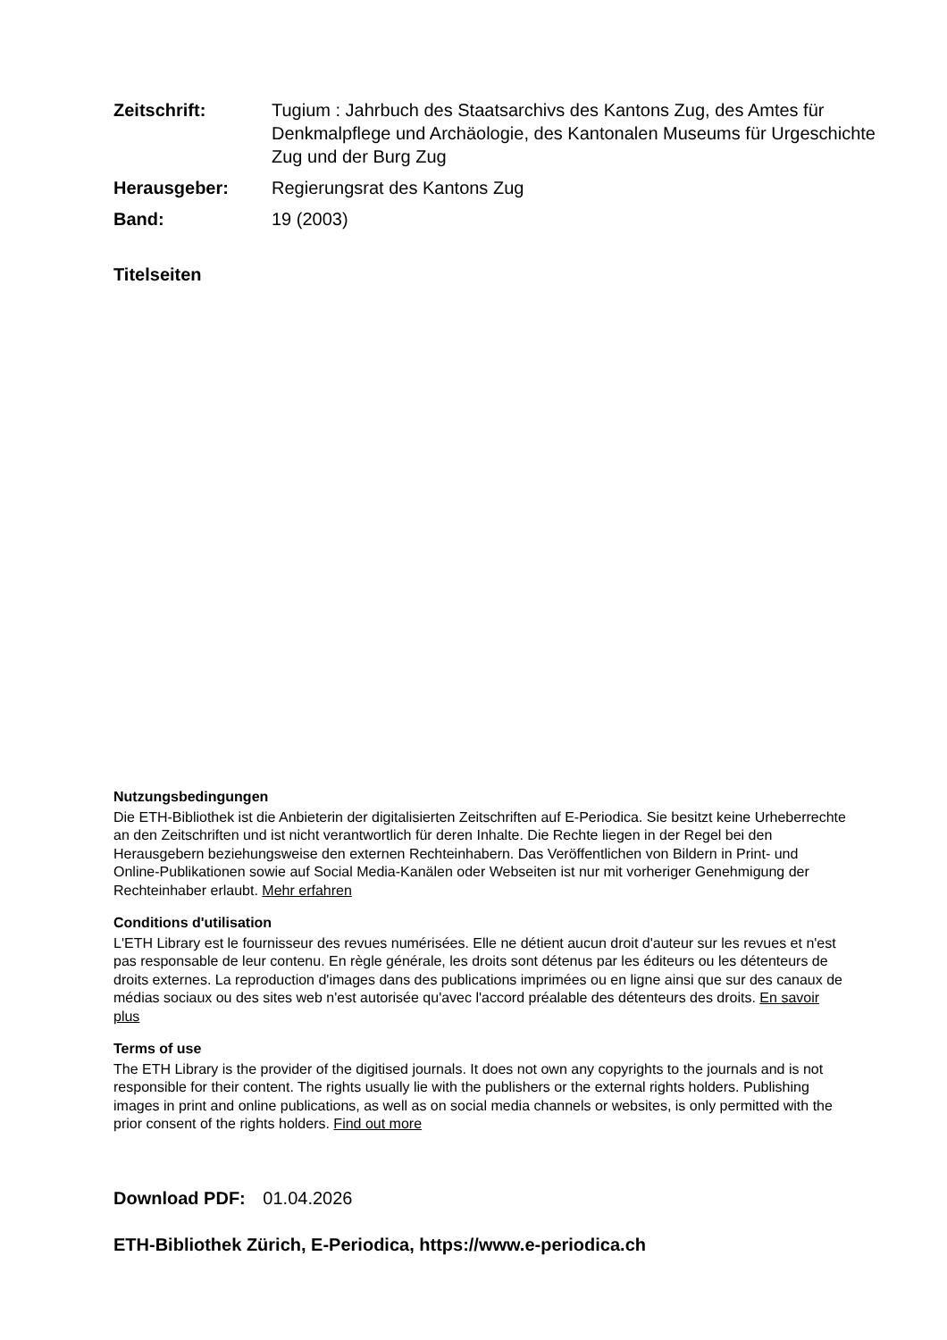Zeitschrift: Tugium : Jahrbuch des Staatsarchivs des Kantons Zug, des Amtes für Denkmalpflege und Archäologie, des Kantonalen Museums für Urgeschichte Zug und der Burg Zug
Herausgeber: Regierungsrat des Kantons Zug
Band: 19 (2003)
Titelseiten
Nutzungsbedingungen
Die ETH-Bibliothek ist die Anbieterin der digitalisierten Zeitschriften auf E-Periodica. Sie besitzt keine Urheberrechte an den Zeitschriften und ist nicht verantwortlich für deren Inhalte. Die Rechte liegen in der Regel bei den Herausgebern beziehungsweise den externen Rechteinhabern. Das Veröffentlichen von Bildern in Print- und Online-Publikationen sowie auf Social Media-Kanälen oder Webseiten ist nur mit vorheriger Genehmigung der Rechteinhaber erlaubt. Mehr erfahren
Conditions d'utilisation
L'ETH Library est le fournisseur des revues numérisées. Elle ne détient aucun droit d'auteur sur les revues et n'est pas responsable de leur contenu. En règle générale, les droits sont détenus par les éditeurs ou les détenteurs de droits externes. La reproduction d'images dans des publications imprimées ou en ligne ainsi que sur des canaux de médias sociaux ou des sites web n'est autorisée qu'avec l'accord préalable des détenteurs des droits. En savoir plus
Terms of use
The ETH Library is the provider of the digitised journals. It does not own any copyrights to the journals and is not responsible for their content. The rights usually lie with the publishers or the external rights holders. Publishing images in print and online publications, as well as on social media channels or websites, is only permitted with the prior consent of the rights holders. Find out more
Download PDF: 01.04.2026
ETH-Bibliothek Zürich, E-Periodica, https://www.e-periodica.ch